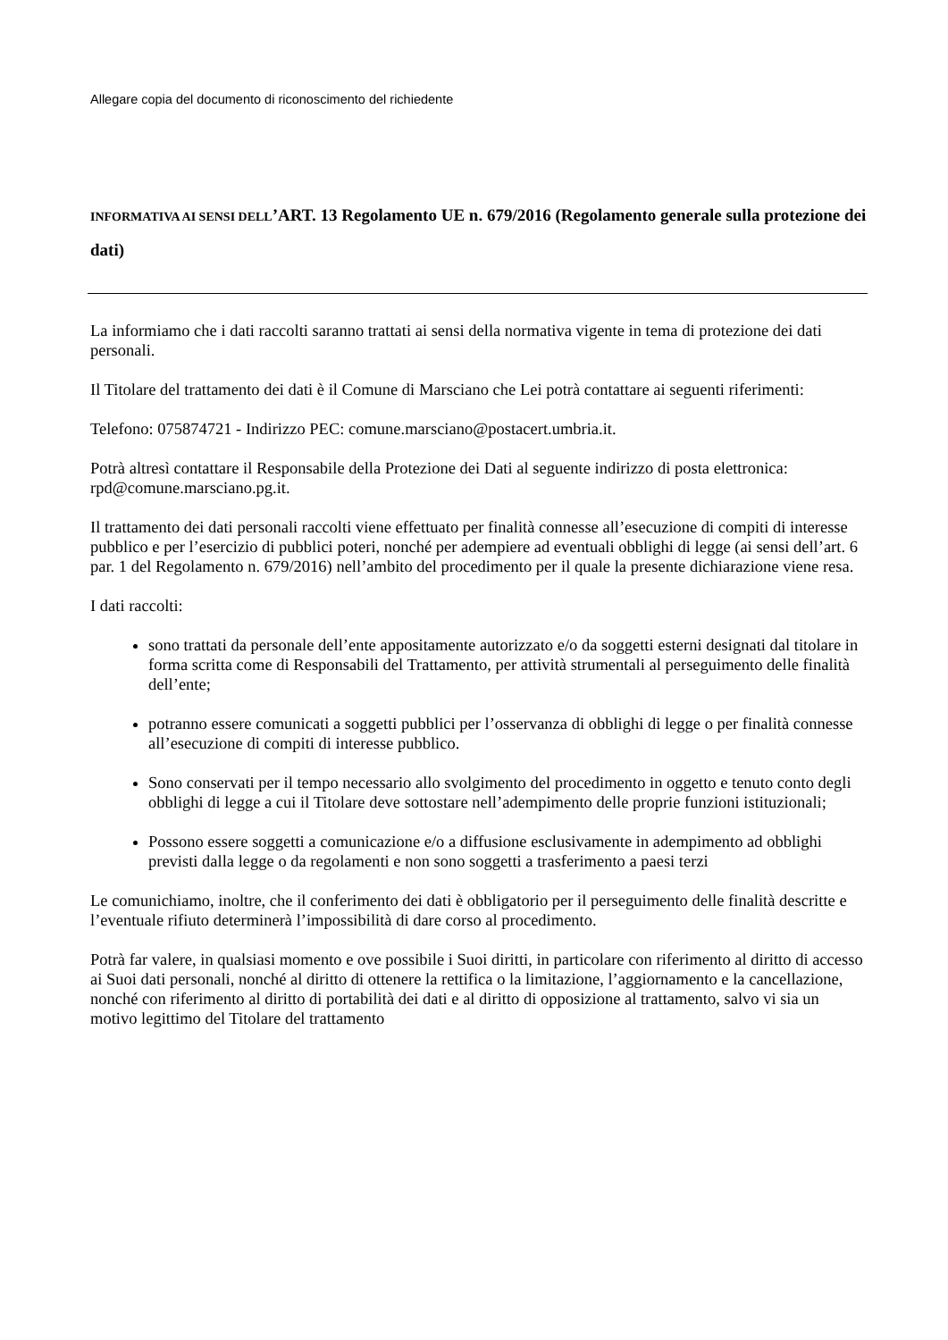Allegare copia del documento di riconoscimento del richiedente
INFORMATIVA AI SENSI DELL’ART. 13 Regolamento UE n. 679/2016 (Regolamento generale sulla protezione dei dati)
La informiamo che i dati raccolti saranno trattati ai sensi della normativa vigente in tema di protezione dei dati personali.
Il Titolare del trattamento dei dati è il Comune di Marsciano che Lei potrà contattare ai seguenti riferimenti:
Telefono: 075874721 - Indirizzo PEC: comune.marsciano@postacert.umbria.it.
Potrà altresì contattare il Responsabile della Protezione dei Dati al seguente indirizzo di posta elettronica: rpd@comune.marsciano.pg.it.
Il trattamento dei dati personali raccolti viene effettuato per finalità connesse all’esecuzione di compiti di interesse pubblico e per l’esercizio di pubblici poteri, nonché per adempiere ad eventuali obblighi di legge (ai sensi dell’art. 6 par. 1 del Regolamento n. 679/2016) nell’ambito del procedimento per il quale la presente dichiarazione viene resa.
I dati raccolti:
sono trattati da personale dell’ente appositamente autorizzato e/o da soggetti esterni designati dal titolare in forma scritta come di Responsabili del Trattamento, per attività strumentali al perseguimento delle finalità dell’ente;
potranno essere comunicati a soggetti pubblici per l’osservanza di obblighi di legge o per finalità connesse all’esecuzione di compiti di interesse pubblico.
Sono conservati per il tempo necessario allo svolgimento del procedimento in oggetto e tenuto conto degli obblighi di legge a cui il Titolare deve sottostare nell’adempimento delle proprie funzioni istituzionali;
Possono essere soggetti a comunicazione e/o a diffusione esclusivamente in adempimento ad obblighi previsti dalla legge o da regolamenti e non sono soggetti a trasferimento a paesi terzi
Le comunichiamo, inoltre, che il conferimento dei dati è obbligatorio per il perseguimento delle finalità descritte e l’eventuale rifiuto determinerà l’impossibilità di dare corso al procedimento.
Potrà far valere, in qualsiasi momento e ove possibile i Suoi diritti, in particolare con riferimento al diritto di accesso ai Suoi dati personali, nonché al diritto di ottenere la rettifica o la limitazione, l’aggiornamento e la cancellazione, nonché con riferimento al diritto di portabilità dei dati e al diritto di opposizione al trattamento, salvo vi sia un motivo legittimo del Titolare del trattamento